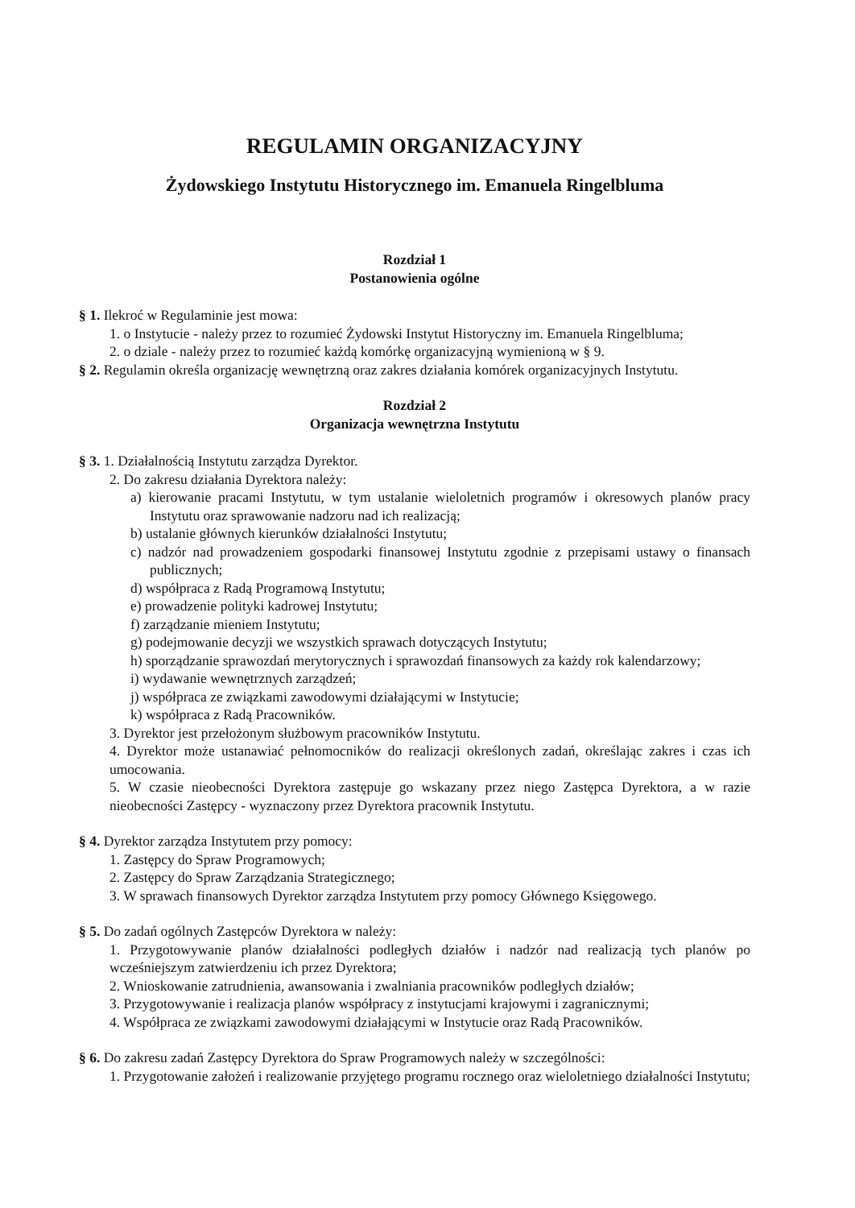REGULAMIN ORGANIZACYJNY
Żydowskiego Instytutu Historycznego im. Emanuela Ringelbluma
Rozdział 1
Postanowienia ogólne
§ 1. Ilekroć w Regulaminie jest mowa:
1. o Instytucie - należy przez to rozumieć Żydowski Instytut Historyczny im. Emanuela Ringelbluma;
2. o dziale - należy przez to rozumieć każdą komórkę organizacyjną wymienioną w § 9.
§ 2. Regulamin określa organizację wewnętrzną oraz zakres działania komórek organizacyjnych Instytutu.
Rozdział 2
Organizacja wewnętrzna Instytutu
§ 3. 1. Działalnością Instytutu zarządza Dyrektor.
2. Do zakresu działania Dyrektora należy:
a) kierowanie pracami Instytutu, w tym ustalanie wieloletnich programów i okresowych planów pracy Instytutu oraz sprawowanie nadzoru nad ich realizacją;
b) ustalanie głównych kierunków działalności Instytutu;
c) nadzór nad prowadzeniem gospodarki finansowej Instytutu zgodnie z przepisami ustawy o finansach publicznych;
d) współpraca z Radą Programową Instytutu;
e) prowadzenie polityki kadrowej Instytutu;
f) zarządzanie mieniem Instytutu;
g) podejmowanie decyzji we wszystkich sprawach dotyczących Instytutu;
h) sporządzanie sprawozdań merytorycznych i sprawozdań finansowych za każdy rok kalendarzowy;
i) wydawanie wewnętrznych zarządzeń;
j) współpraca ze związkami zawodowymi działającymi w Instytucie;
k) współpraca z Radą Pracowników.
3. Dyrektor jest przełożonym służbowym pracowników Instytutu.
4. Dyrektor może ustanawiać pełnomocników do realizacji określonych zadań, określając zakres i czas ich umocowania.
5. W czasie nieobecności Dyrektora zastępuje go wskazany przez niego Zastępca Dyrektora, a w razie nieobecności Zastępcy - wyznaczony przez Dyrektora pracownik Instytutu.
§ 4. Dyrektor zarządza Instytutem przy pomocy:
1. Zastępcy do Spraw Programowych;
2. Zastępcy do Spraw Zarządzania Strategicznego;
3. W sprawach finansowych Dyrektor zarządza Instytutem przy pomocy Głównego Księgowego.
§ 5. Do zadań ogólnych Zastępców Dyrektora w należy:
1. Przygotowywanie planów działalności podległych działów i nadzór nad realizacją tych planów po wcześniejszym zatwierdzeniu ich przez Dyrektora;
2. Wnioskowanie zatrudnienia, awansowania i zwalniania pracowników podległych działów;
3. Przygotowywanie i realizacja planów współpracy z instytucjami krajowymi i zagranicznymi;
4. Współpraca ze związkami zawodowymi działającymi w Instytucie oraz Radą Pracowników.
§ 6. Do zakresu zadań Zastępcy Dyrektora do Spraw Programowych należy w szczególności:
1. Przygotowanie założeń i realizowanie przyjętego programu rocznego oraz wieloletniego działalności Instytutu;